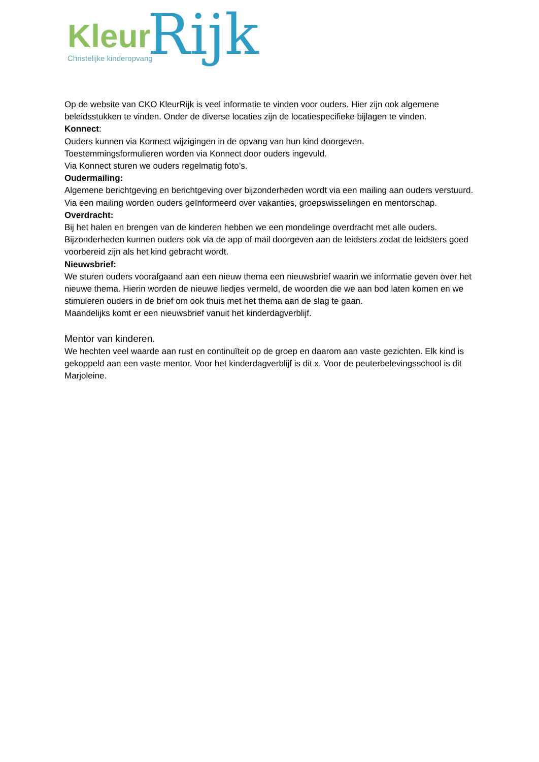Kleur Rijk Christelijke kinderopvang
Op de website van CKO KleurRijk is veel informatie te vinden voor ouders. Hier zijn ook algemene beleidsstukken te vinden. Onder de diverse locaties zijn de locatiespecifieke bijlagen te vinden.
Konnect:
Ouders kunnen via Konnect wijzigingen in de opvang van hun kind doorgeven.
Toestemmingsformulieren worden via Konnect door ouders ingevuld.
Via Konnect sturen we ouders regelmatig foto’s.
Oudermailing:
Algemene berichtgeving en berichtgeving over bijzonderheden wordt via een mailing aan ouders verstuurd.
Via een mailing worden ouders geïnformeerd over vakanties, groepswisselingen en mentorschap.
Overdracht:
Bij het halen en brengen van de kinderen hebben we een mondelinge overdracht met alle ouders. Bijzonderheden kunnen ouders ook via de app of mail doorgeven aan de leidsters zodat de leidsters goed voorbereid zijn als het kind gebracht wordt.
Nieuwsbrief:
We sturen ouders voorafgaand aan een nieuw thema een nieuwsbrief waarin we informatie geven over het nieuwe thema. Hierin worden de nieuwe liedjes vermeld, de woorden die we aan bod laten komen en we stimuleren ouders in de brief om ook thuis met het thema aan de slag te gaan.
Maandelijks komt er een nieuwsbrief vanuit het kinderdagverblijf.
Mentor van kinderen.
We hechten veel waarde aan rust en continuïteit op de groep en daarom aan vaste gezichten. Elk kind is gekoppeld aan een vaste mentor. Voor het kinderdagverblijf is dit x. Voor de peuterbelevingsschool is dit Marjoleine.